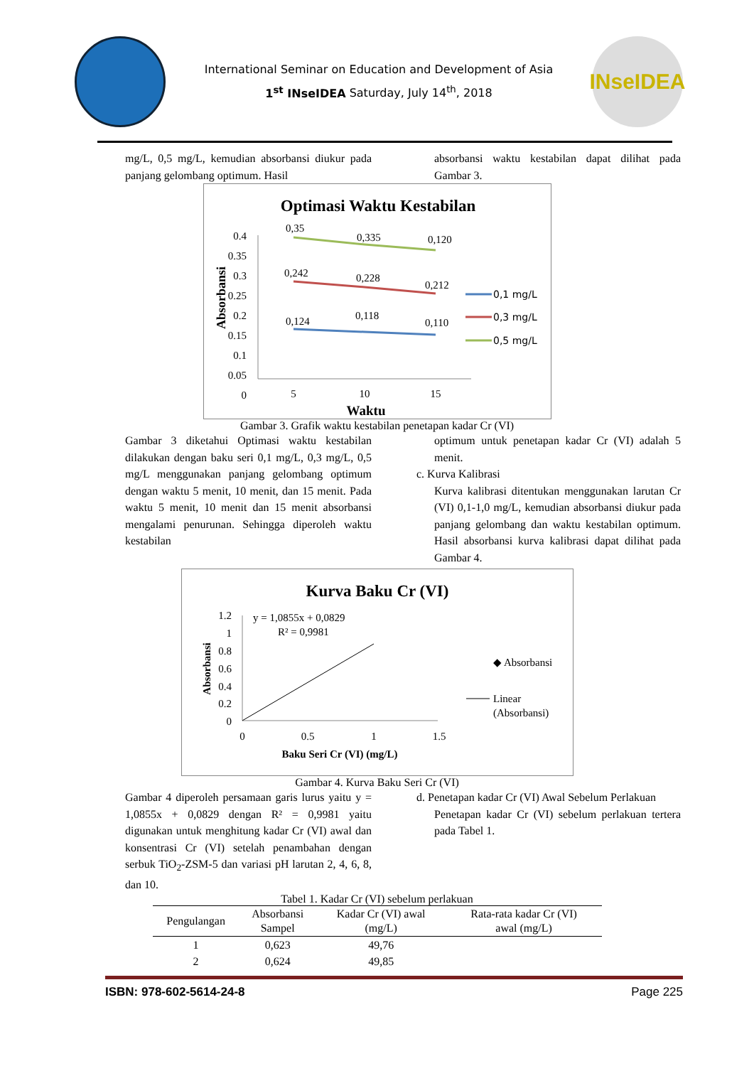International Seminar on Education and Development of Asia
1<sup>st</sup> INseIDEA Saturday, July 14<sup>th</sup>, 2018
INseIDEA
mg/L, 0,5 mg/L, kemudian absorbansi diukur pada panjang gelombang optimum. Hasil
absorbansi waktu kestabilan dapat dilihat pada Gambar 3.
Optimasi Waktu Kestabilan
0.4
0.35
0.3
0.25
0.2
0.15
0.1
0.05
0
Absorbansi
0,35
0,335
0,120
0,242
0,228
0,212
0,124
0,118
0,110
5
10
15
Waktu
0,1 mg/L
0,3 mg/L
0,5 mg/L
Gambar 3. Grafik waktu kestabilan penetapan kadar Cr (VI)
Gambar 3 diketahui Optimasi waktu kestabilan dilakukan dengan baku seri 0,1 mg/L, 0,3 mg/L, 0,5 mg/L menggunakan panjang gelombang optimum dengan waktu 5 menit, 10 menit, dan 15 menit. Pada waktu 5 menit, 10 menit dan 15 menit absorbansi mengalami penurunan. Sehingga diperoleh waktu kestabilan
optimum untuk penetapan kadar Cr (VI) adalah 5 menit.
c. Kurva Kalibrasi
Kurva kalibrasi ditentukan menggunakan larutan Cr (VI) 0,1-1,0 mg/L, kemudian absorbansi diukur pada panjang gelombang dan waktu kestabilan optimum. Hasil absorbansi kurva kalibrasi dapat dilihat pada Gambar 4.
Kurva Baku Cr (VI)
1.2
1
0.8
0.6
0.4
0.2
0
Absorbansi
y = 1,0855x + 0,0829
R² = 0,9981
0
0.5
1
1.5
Baku Seri Cr (VI) (mg/L)
◆ Absorbansi
Linear
(Absorbansi)
Gambar 4. Kurva Baku Seri Cr (VI)
Gambar 4 diperoleh persamaan garis lurus yaitu y = 1,0855x + 0,0829 dengan R² = 0,9981 yaitu digunakan untuk menghitung kadar Cr (VI) awal dan konsentrasi Cr (VI) setelah penambahan dengan serbuk TiO<sub>2</sub>-ZSM-5 dan variasi pH larutan 2, 4, 6, 8, dan 10.
d. Penetapan kadar Cr (VI) Awal Sebelum Perlakuan
Penetapan kadar Cr (VI) sebelum perlakuan tertera pada Tabel 1.
Tabel 1. Kadar Cr (VI) sebelum perlakuan
| Pengulangan | Absorbansi Sampel | Kadar Cr (VI) awal (mg/L) | Rata-rata kadar Cr (VI) awal (mg/L) |
| --- | --- | --- | --- |
| 1 | 0,623 | 49,76 | |
| 2 | 0,624 | 49,85 | |
ISBN: 978-602-5614-24-8 Page 225